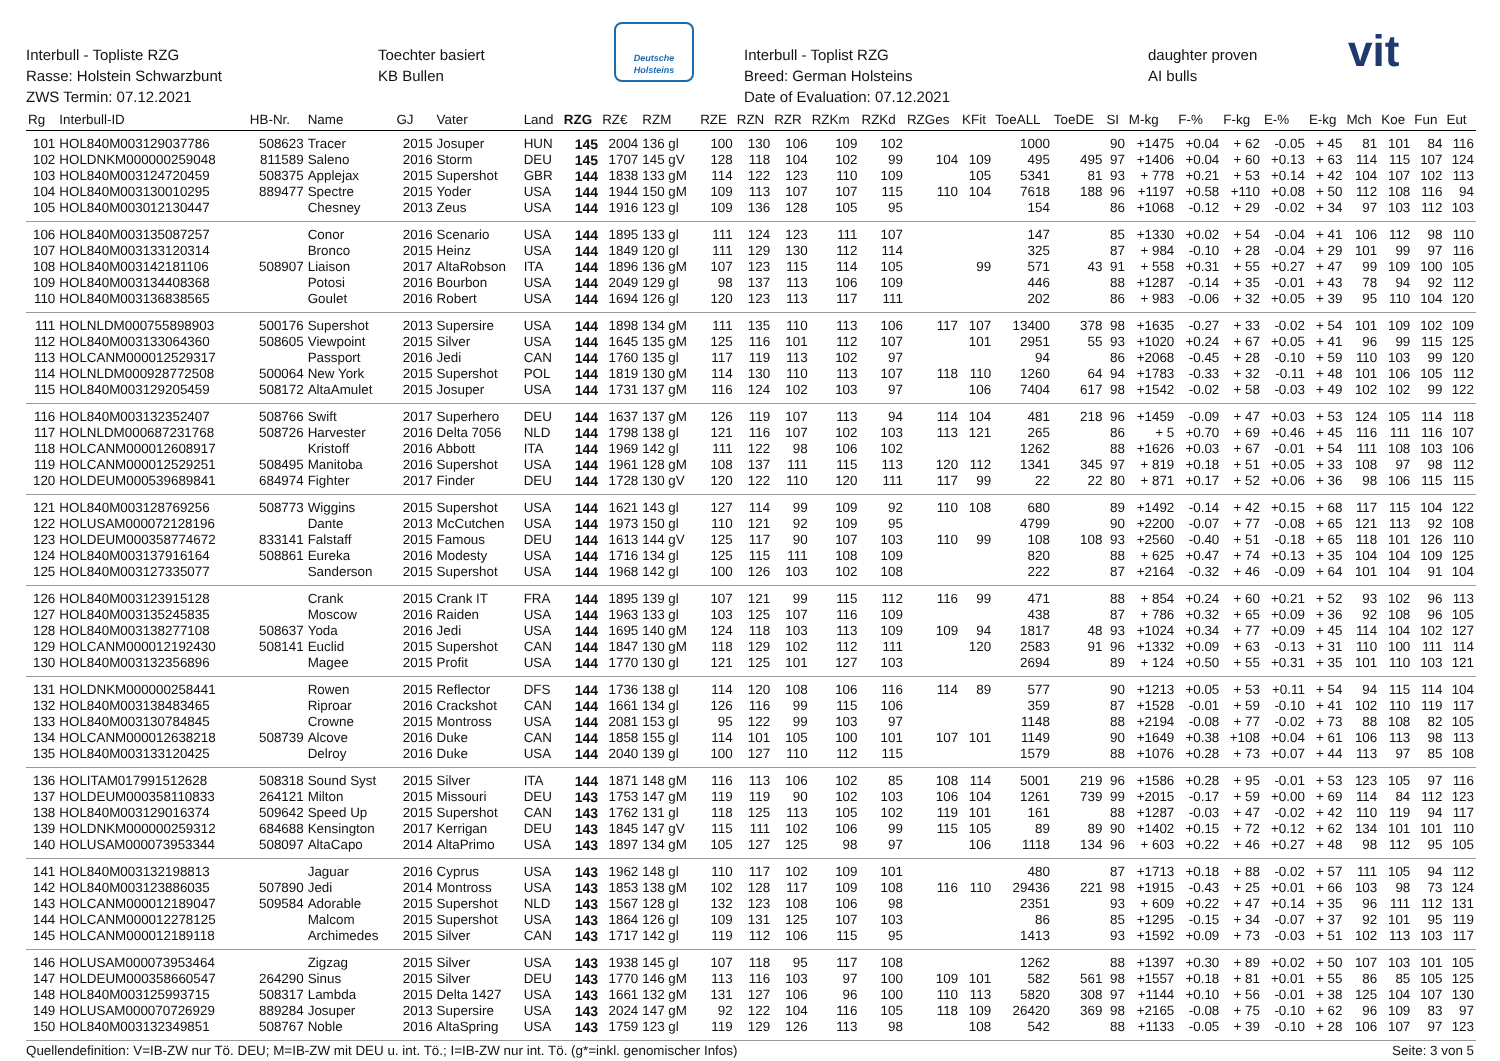Interbull - Topliste RZG
Rasse: Holstein Schwarzbunt
ZWS Termin: 07.12.2021
Toechter basiert
KB Bullen
Deutsche Holsteins
Interbull - Toplist RZG
Breed: German Holsteins
Date of Evaluation: 07.12.2021
daughter proven
AI bulls
vit
| Rg | Interbull-ID | HB-Nr. | Name | GJ | Vater | Land | RZG | RZ€ | RZM | RZE | RZN | RZR | RZKm | RZKd | RZGes | KFit | ToeALL | ToeDE | SI | M-kg | F-% | F-kg | E-% | E-kg | Mch | Koe | Fun | Eut |
| --- | --- | --- | --- | --- | --- | --- | --- | --- | --- | --- | --- | --- | --- | --- | --- | --- | --- | --- | --- | --- | --- | --- | --- | --- | --- | --- | --- | --- |
| 101 | HOL840M003129037786 | 508623 | Tracer | 2015 | Josuper | HUN | 145 | 2004 | 136 gl | 100 | 130 | 106 | 109 | 102 | | | 1000 | | 90 | +1475 | +0.04 | + 62 | -0.05 | + 45 | 81 | 101 | 84 | 116 |
| 102 | HOLDNKM000000259048 | 811589 | Saleno | 2016 | Storm | DEU | 145 | 1707 | 145 gV | 128 | 118 | 104 | 102 | 99 | 104 | 109 | 495 | 495 | 97 | +1406 | +0.04 | + 60 | +0.13 | + 63 | 114 | 115 | 107 | 124 |
| 103 | HOL840M003124720459 | 508375 | Applejax | 2015 | Supershot | GBR | 144 | 1838 | 133 gM | 114 | 122 | 123 | 110 | 109 | | 105 | 5341 | 81 | 93 | + 778 | +0.21 | + 53 | +0.14 | + 42 | 104 | 107 | 102 | 113 |
| 104 | HOL840M003130010295 | 889477 | Spectre | 2015 | Yoder | USA | 144 | 1944 | 150 gM | 109 | 113 | 107 | 107 | 115 | 110 | 104 | 7618 | 188 | 96 | +1197 | +0.58 | +110 | +0.08 | + 50 | 112 | 108 | 116 | 94 |
| 105 | HOL840M003012130447 | | Chesney | 2013 | Zeus | USA | 144 | 1916 | 123 gl | 109 | 136 | 128 | 105 | 95 | | | 154 | | 86 | +1068 | -0.12 | + 29 | -0.02 | + 34 | 97 | 103 | 112 | 103 |
| 106 | HOL840M003135087257 | | Conor | 2016 | Scenario | USA | 144 | 1895 | 133 gl | 111 | 124 | 123 | 111 | 107 | | | 147 | | 85 | +1330 | +0.02 | + 54 | -0.04 | + 41 | 106 | 112 | 98 | 110 |
| 107 | HOL840M003133120314 | | Bronco | 2015 | Heinz | USA | 144 | 1849 | 120 gl | 111 | 129 | 130 | 112 | 114 | | | 325 | | 87 | + 984 | -0.10 | + 28 | -0.04 | + 29 | 101 | 99 | 97 | 116 |
| 108 | HOL840M003142181106 | 508907 | Liaison | 2017 | AltaRobson | ITA | 144 | 1896 | 136 gM | 107 | 123 | 115 | 114 | 105 | | 99 | 571 | 43 | 91 | + 558 | +0.31 | + 55 | +0.27 | + 47 | 99 | 109 | 100 | 105 |
| 109 | HOL840M003134408368 | | Potosi | 2016 | Bourbon | USA | 144 | 2049 | 129 gl | 98 | 137 | 113 | 106 | 109 | | | 446 | | 88 | +1287 | -0.14 | + 35 | -0.01 | + 43 | 78 | 94 | 92 | 112 |
| 110 | HOL840M003136838565 | | Goulet | 2016 | Robert | USA | 144 | 1694 | 126 gl | 120 | 123 | 113 | 117 | 111 | | | 202 | | 86 | + 983 | -0.06 | + 32 | +0.05 | + 39 | 95 | 110 | 104 | 120 |
| 111 | HOLNLDM000755898903 | 500176 | Supershot | 2013 | Supersire | USA | 144 | 1898 | 134 gM | 111 | 135 | 110 | 113 | 106 | 117 | 107 | 13400 | 378 | 98 | +1635 | -0.27 | + 33 | -0.02 | + 54 | 101 | 109 | 102 | 109 |
| 112 | HOL840M003133064360 | 508605 | Viewpoint | 2015 | Silver | USA | 144 | 1645 | 135 gM | 125 | 116 | 101 | 112 | 107 | | 101 | 2951 | 55 | 93 | +1020 | +0.24 | + 67 | +0.05 | + 41 | 96 | 99 | 115 | 125 |
| 113 | HOLCANM000012529317 | | Passport | 2016 | Jedi | CAN | 144 | 1760 | 135 gl | 117 | 119 | 113 | 102 | 97 | | | 94 | | 86 | +2068 | -0.45 | + 28 | -0.10 | + 59 | 110 | 103 | 99 | 120 |
| 114 | HOLNLDM000928772508 | 500064 | New York | 2015 | Supershot | POL | 144 | 1819 | 130 gM | 114 | 130 | 110 | 113 | 107 | 118 | 110 | 1260 | 64 | 94 | +1783 | -0.33 | + 32 | -0.11 | + 48 | 101 | 106 | 105 | 112 |
| 115 | HOL840M003129205459 | 508172 | AltaAmulet | 2015 | Josuper | USA | 144 | 1731 | 137 gM | 116 | 124 | 102 | 103 | 97 | | 106 | 7404 | 617 | 98 | +1542 | -0.02 | + 58 | -0.03 | + 49 | 102 | 102 | 99 | 122 |
| 116 | HOL840M003132352407 | 508766 | Swift | 2017 | Superhero | DEU | 144 | 1637 | 137 gM | 126 | 119 | 107 | 113 | 94 | 114 | 104 | 481 | 218 | 96 | +1459 | -0.09 | + 47 | +0.03 | + 53 | 124 | 105 | 114 | 118 |
| 117 | HOLNLDM000687231768 | 508726 | Harvester | 2016 | Delta 7056 | NLD | 144 | 1798 | 138 gl | 121 | 116 | 107 | 102 | 103 | 113 | 121 | 265 | | 86 | + 5 | +0.70 | + 69 | +0.46 | + 45 | 116 | 111 | 116 | 107 |
| 118 | HOLCANM000012608917 | | Kristoff | 2016 | Abbott | ITA | 144 | 1969 | 142 gl | 111 | 122 | 98 | 106 | 102 | | | 1262 | | 88 | +1626 | +0.03 | + 67 | -0.01 | + 54 | 111 | 108 | 103 | 106 |
| 119 | HOLCANM000012529251 | 508495 | Manitoba | 2016 | Supershot | USA | 144 | 1961 | 128 gM | 108 | 137 | 111 | 115 | 113 | 120 | 112 | 1341 | 345 | 97 | + 819 | +0.18 | + 51 | +0.05 | + 33 | 108 | 97 | 98 | 112 |
| 120 | HOLDEUM000539689841 | 684974 | Fighter | 2017 | Finder | DEU | 144 | 1728 | 130 gV | 120 | 122 | 110 | 120 | 111 | 117 | 99 | 22 | 22 | 80 | + 871 | +0.17 | + 52 | +0.06 | + 36 | 98 | 106 | 115 | 115 |
| 121 | HOL840M003128769256 | 508773 | Wiggins | 2015 | Supershot | USA | 144 | 1621 | 143 gl | 127 | 114 | 99 | 109 | 92 | 110 | 108 | 680 | | 89 | +1492 | -0.14 | + 42 | +0.15 | + 68 | 117 | 115 | 104 | 122 |
| 122 | HOLUSAM000072128196 | | Dante | 2013 | McCutchen | USA | 144 | 1973 | 150 gl | 110 | 121 | 92 | 109 | 95 | | | 4799 | | 90 | +2200 | -0.07 | + 77 | -0.08 | + 65 | 121 | 113 | 92 | 108 |
| 123 | HOLDEUM000358774672 | 833141 | Falstaff | 2015 | Famous | DEU | 144 | 1613 | 144 gV | 125 | 117 | 90 | 107 | 103 | 110 | 99 | 108 | 108 | 93 | +2560 | -0.40 | + 51 | -0.18 | + 65 | 118 | 101 | 126 | 110 |
| 124 | HOL840M003137916164 | 508861 | Eureka | 2016 | Modesty | USA | 144 | 1716 | 134 gl | 125 | 115 | 111 | 108 | 109 | | | 820 | | 88 | + 625 | +0.47 | + 74 | +0.13 | + 35 | 104 | 104 | 109 | 125 |
| 125 | HOL840M003127335077 | | Sanderson | 2015 | Supershot | USA | 144 | 1968 | 142 gl | 100 | 126 | 103 | 102 | 108 | | | 222 | | 87 | +2164 | -0.32 | + 46 | -0.09 | + 64 | 101 | 104 | 91 | 104 |
| 126 | HOL840M003123915128 | | Crank | 2015 | Crank IT | FRA | 144 | 1895 | 139 gl | 107 | 121 | 99 | 115 | 112 | 116 | 99 | 471 | | 88 | + 854 | +0.24 | + 60 | +0.21 | + 52 | 93 | 102 | 96 | 113 |
| 127 | HOL840M003135245835 | | Moscow | 2016 | Raiden | USA | 144 | 1963 | 133 gl | 103 | 125 | 107 | 116 | 109 | | | 438 | | 87 | + 786 | +0.32 | + 65 | +0.09 | + 36 | 92 | 108 | 96 | 105 |
| 128 | HOL840M003138277108 | 508637 | Yoda | 2016 | Jedi | USA | 144 | 1695 | 140 gM | 124 | 118 | 103 | 113 | 109 | 109 | 94 | 1817 | 48 | 93 | +1024 | +0.34 | + 77 | +0.09 | + 45 | 114 | 104 | 102 | 127 |
| 129 | HOLCANM000012192430 | 508141 | Euclid | 2015 | Supershot | CAN | 144 | 1847 | 130 gM | 118 | 129 | 102 | 112 | 111 | | 120 | 2583 | 91 | 96 | +1332 | +0.09 | + 63 | -0.13 | + 31 | 110 | 100 | 111 | 114 |
| 130 | HOL840M003132356896 | | Magee | 2015 | Profit | USA | 144 | 1770 | 130 gl | 121 | 125 | 101 | 127 | 103 | | | 2694 | | 89 | + 124 | +0.50 | + 55 | +0.31 | + 35 | 101 | 110 | 103 | 121 |
| 131 | HOLDNKM000000258441 | | Rowen | 2015 | Reflector | DFS | 144 | 1736 | 138 gl | 114 | 120 | 108 | 106 | 116 | 114 | 89 | 577 | | 90 | +1213 | +0.05 | + 53 | +0.11 | + 54 | 94 | 115 | 114 | 104 |
| 132 | HOL840M003138483465 | | Riproar | 2016 | Crackshot | CAN | 144 | 1661 | 134 gl | 126 | 116 | 99 | 115 | 106 | | | 359 | | 87 | +1528 | -0.01 | + 59 | -0.10 | + 41 | 102 | 110 | 119 | 117 |
| 133 | HOL840M003130784845 | | Crowne | 2015 | Montross | USA | 144 | 2081 | 153 gl | 95 | 122 | 99 | 103 | 97 | | | 1148 | | 88 | +2194 | -0.08 | + 77 | -0.02 | + 73 | 88 | 108 | 82 | 105 |
| 134 | HOLCANM000012638218 | 508739 | Alcove | 2016 | Duke | CAN | 144 | 1858 | 155 gl | 114 | 101 | 105 | 100 | 101 | 107 | 101 | 1149 | | 90 | +1649 | +0.38 | +108 | +0.04 | + 61 | 106 | 113 | 98 | 113 |
| 135 | HOL840M003133120425 | | Delroy | 2016 | Duke | USA | 144 | 2040 | 139 gl | 100 | 127 | 110 | 112 | 115 | | | 1579 | | 88 | +1076 | +0.28 | + 73 | +0.07 | + 44 | 113 | 97 | 85 | 108 |
| 136 | HOLITAM017991512628 | 508318 | Sound Syst | 2015 | Silver | ITA | 144 | 1871 | 148 gM | 116 | 113 | 106 | 102 | 85 | 108 | 114 | 5001 | 219 | 96 | +1586 | +0.28 | + 95 | -0.01 | + 53 | 123 | 105 | 97 | 116 |
| 137 | HOLDEUM000358110833 | 264121 | Milton | 2015 | Missouri | DEU | 143 | 1753 | 147 gM | 119 | 119 | 90 | 102 | 103 | 106 | 104 | 1261 | 739 | 99 | +2015 | -0.17 | + 59 | +0.00 | + 69 | 114 | 84 | 112 | 123 |
| 138 | HOL840M003129016374 | 509642 | Speed Up | 2015 | Supershot | CAN | 143 | 1762 | 131 gl | 118 | 125 | 113 | 105 | 102 | 119 | 101 | 161 | | 88 | +1287 | -0.03 | + 47 | -0.02 | + 42 | 110 | 119 | 94 | 117 |
| 139 | HOLDNKM000000259312 | 684688 | Kensington | 2017 | Kerrigan | DEU | 143 | 1845 | 147 gV | 115 | 111 | 102 | 106 | 99 | 115 | 105 | 89 | 89 | 90 | +1402 | +0.15 | + 72 | +0.12 | + 62 | 134 | 101 | 101 | 110 |
| 140 | HOLUSAM000073953344 | 508097 | AltaCapo | 2014 | AltaPrimo | USA | 143 | 1897 | 134 gM | 105 | 127 | 125 | 98 | 97 | | 106 | 1118 | 134 | 96 | + 603 | +0.22 | + 46 | +0.27 | + 48 | 98 | 112 | 95 | 105 |
| 141 | HOL840M003132198813 | | Jaguar | 2016 | Cyprus | USA | 143 | 1962 | 148 gl | 110 | 117 | 102 | 109 | 101 | | | 480 | | 87 | +1713 | +0.18 | + 88 | -0.02 | + 57 | 111 | 105 | 94 | 112 |
| 142 | HOL840M003123886035 | 507890 | Jedi | 2014 | Montross | USA | 143 | 1853 | 138 gM | 102 | 128 | 117 | 109 | 108 | 116 | 110 | 29436 | 221 | 98 | +1915 | -0.43 | + 25 | +0.01 | + 66 | 103 | 98 | 73 | 124 |
| 143 | HOLCANM000012189047 | 509584 | Adorable | 2015 | Supershot | NLD | 143 | 1567 | 128 gl | 132 | 123 | 108 | 106 | 98 | | | 2351 | | 93 | + 609 | +0.22 | + 47 | +0.14 | + 35 | 96 | 111 | 112 | 131 |
| 144 | HOLCANM000012278125 | | Malcom | 2015 | Supershot | USA | 143 | 1864 | 126 gl | 109 | 131 | 125 | 107 | 103 | | | 86 | | 85 | +1295 | -0.15 | + 34 | -0.07 | + 37 | 92 | 101 | 95 | 119 |
| 145 | HOLCANM000012189118 | | Archimedes | 2015 | Silver | CAN | 143 | 1717 | 142 gl | 119 | 112 | 106 | 115 | 95 | | | 1413 | | 93 | +1592 | +0.09 | + 73 | -0.03 | + 51 | 102 | 113 | 103 | 117 |
| 146 | HOLUSAM000073953464 | | Zigzag | 2015 | Silver | USA | 143 | 1938 | 145 gl | 107 | 118 | 95 | 117 | 108 | | | 1262 | | 88 | +1397 | +0.30 | + 89 | +0.02 | + 50 | 107 | 103 | 101 | 105 |
| 147 | HOLDEUM000358660547 | 264290 | Sinus | 2015 | Silver | DEU | 143 | 1770 | 146 gM | 113 | 116 | 103 | 97 | 100 | 109 | 101 | 582 | 561 | 98 | +1557 | +0.18 | + 81 | +0.01 | + 55 | 86 | 85 | 105 | 125 |
| 148 | HOL840M003125993715 | 508317 | Lambda | 2015 | Delta 1427 | USA | 143 | 1661 | 132 gM | 131 | 127 | 106 | 96 | 100 | 110 | 113 | 5820 | 308 | 97 | +1144 | +0.10 | + 56 | -0.01 | + 38 | 125 | 104 | 107 | 130 |
| 149 | HOLUSAM000070726929 | 889284 | Josuper | 2013 | Supersire | USA | 143 | 2024 | 147 gM | 92 | 122 | 104 | 116 | 105 | 118 | 109 | 26420 | 369 | 98 | +2165 | -0.08 | + 75 | -0.10 | + 62 | 96 | 109 | 83 | 97 |
| 150 | HOL840M003132349851 | 508767 | Noble | 2016 | AltaSpring | USA | 143 | 1759 | 123 gl | 119 | 129 | 126 | 113 | 98 | | 108 | 542 | | 88 | +1133 | -0.05 | + 39 | -0.10 | + 28 | 106 | 107 | 97 | 123 |
Quellendefinition: V=IB-ZW nur Tö. DEU; M=IB-ZW mit DEU u. int. Tö.; I=IB-ZW nur int. Tö. (g*=inkl. genomischer Infos) Seite: 3 von 5